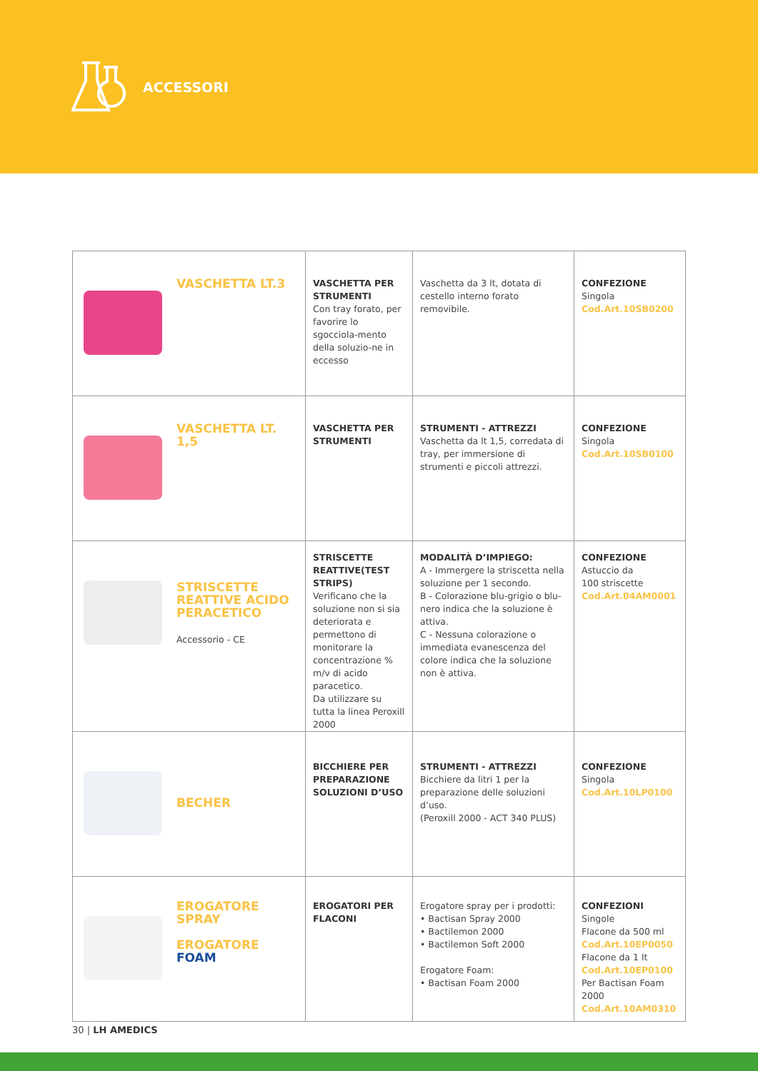ACCESSORI
| VASCHETTA LT.3 | VASCHETTA PER STRUMENTI Con tray forato, per favorire lo sgocciola-mento della soluzio-ne in eccesso | Vaschetta da 3 lt, dotata di cestello interno forato removibile. | CONFEZIONE Singola Cod.Art.10SB0200 |
| VASCHETTA LT. 1,5 | VASCHETTA PER STRUMENTI | STRUMENTI - ATTREZZI Vaschetta da lt 1,5, corredata di tray, per immersione di strumenti e piccoli attrezzi. | CONFEZIONE Singola Cod.Art.10SB0100 |
| STRISCETTE REATTIVE ACIDO PERACETICO Accessorio - CE | STRISCETTE REATTIVE(TEST STRIPS) Verificano che la soluzione non si sia deteriorata e permettono di monitorare la concentrazione % m/v di acido paracetico. Da utilizzare su tutta la linea Peroxill 2000 | MODALITÀ D’IMPIEGO: A - Immergere la striscetta nella soluzione per 1 secondo. B - Colorazione blu-grigio o blu-nero indica che la soluzione è attiva. C - Nessuna colorazione o immediata evanescenza del colore indica che la soluzione non è attiva. | CONFEZIONE Astuccio da 100 striscette Cod.Art.04AM0001 |
| BECHER | BICCHIERE PER PREPARAZIONE SOLUZIONI D’USO | STRUMENTI - ATTREZZI Bicchiere da litri 1 per la preparazione delle soluzioni d’uso. (Peroxill 2000 - ACT 340 PLUS) | CONFEZIONE Singola Cod.Art.10LP0100 |
| EROGATORE SPRAY EROGATORE FOAM | EROGATORI PER FLACONI | Erogatore spray per i prodotti: • Bactisan Spray 2000 • Bactilemon 2000 • Bactilemon Soft 2000 Erogatore Foam: • Bactisan Foam 2000 | CONFEZIONI Singole Flacone da 500 ml Cod.Art.10EP0050 Flacone da 1 lt Cod.Art.10EP0100 Per Bactisan Foam 2000 Cod.Art.10AM0310 |
30 | LH AMEDICS